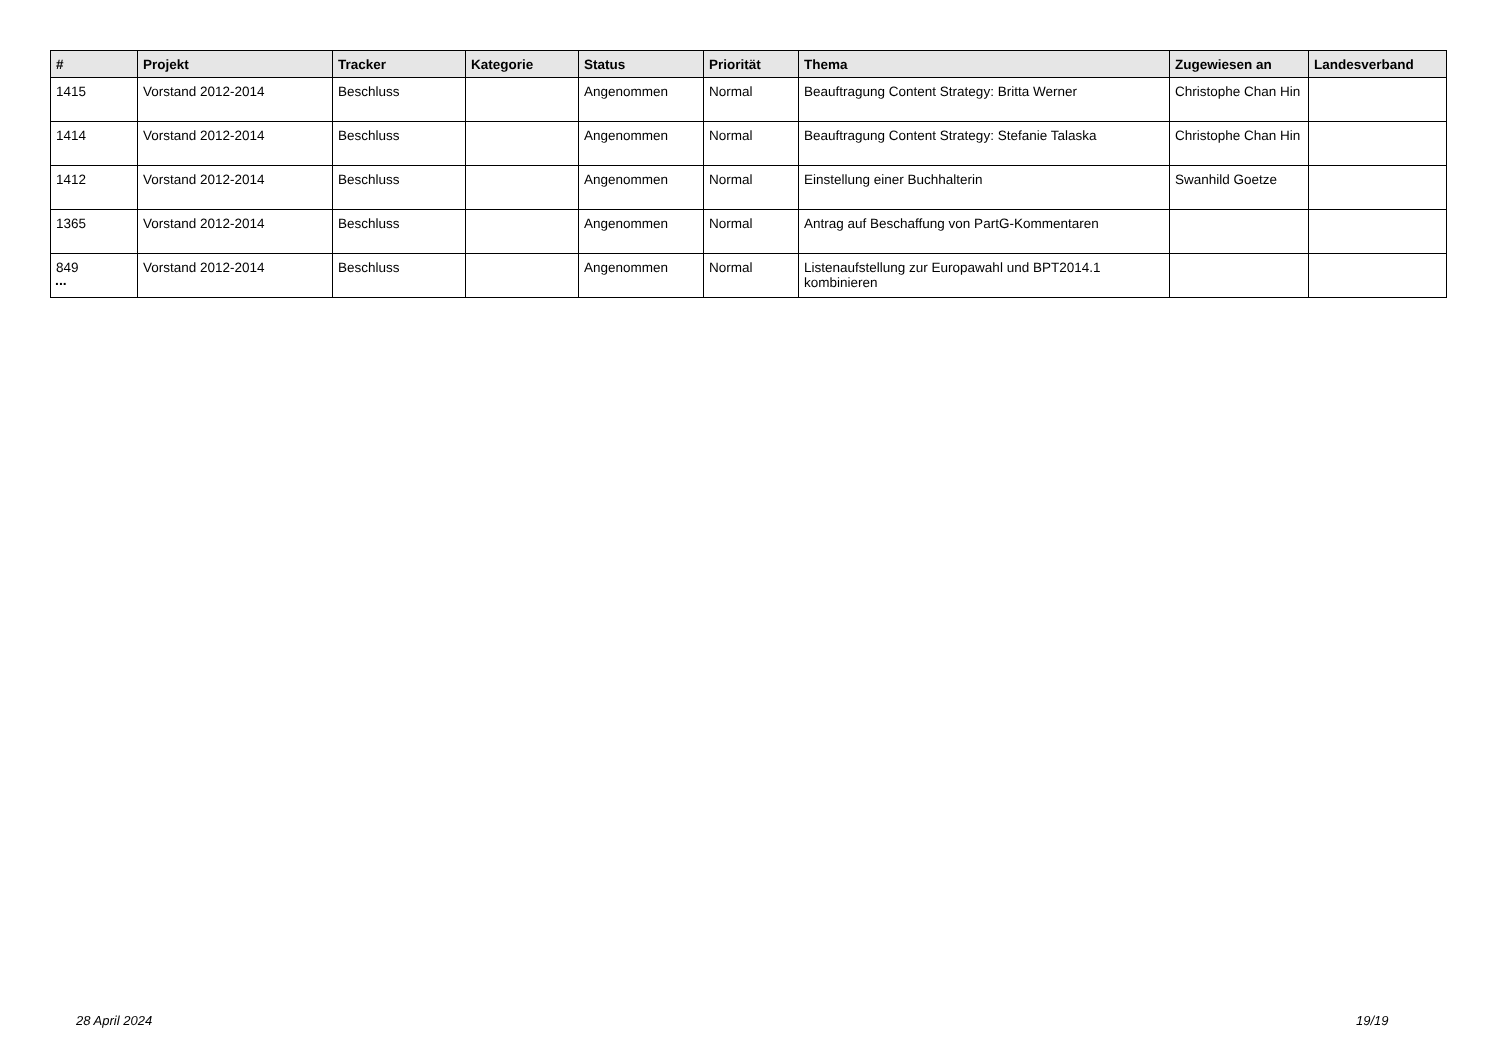| # | Projekt | Tracker | Kategorie | Status | Priorität | Thema | Zugewiesen an | Landesverband |
| --- | --- | --- | --- | --- | --- | --- | --- | --- |
| 1415 | Vorstand 2012-2014 | Beschluss | | Angenommen | Normal | Beauftragung Content Strategy: Britta Werner | Christophe Chan Hin | |
| 1414 | Vorstand 2012-2014 | Beschluss | | Angenommen | Normal | Beauftragung Content Strategy: Stefanie Talaska | Christophe Chan Hin | |
| 1412 | Vorstand 2012-2014 | Beschluss | | Angenommen | Normal | Einstellung einer Buchhalterin | Swanhild Goetze | |
| 1365 | Vorstand 2012-2014 | Beschluss | | Angenommen | Normal | Antrag auf Beschaffung von PartG-Kommentaren | | |
| 849 | Vorstand 2012-2014 | Beschluss | | Angenommen | Normal | Listenaufstellung zur Europawahl und BPT2014.1 kombinieren | | |
...
28 April 2024 19/19